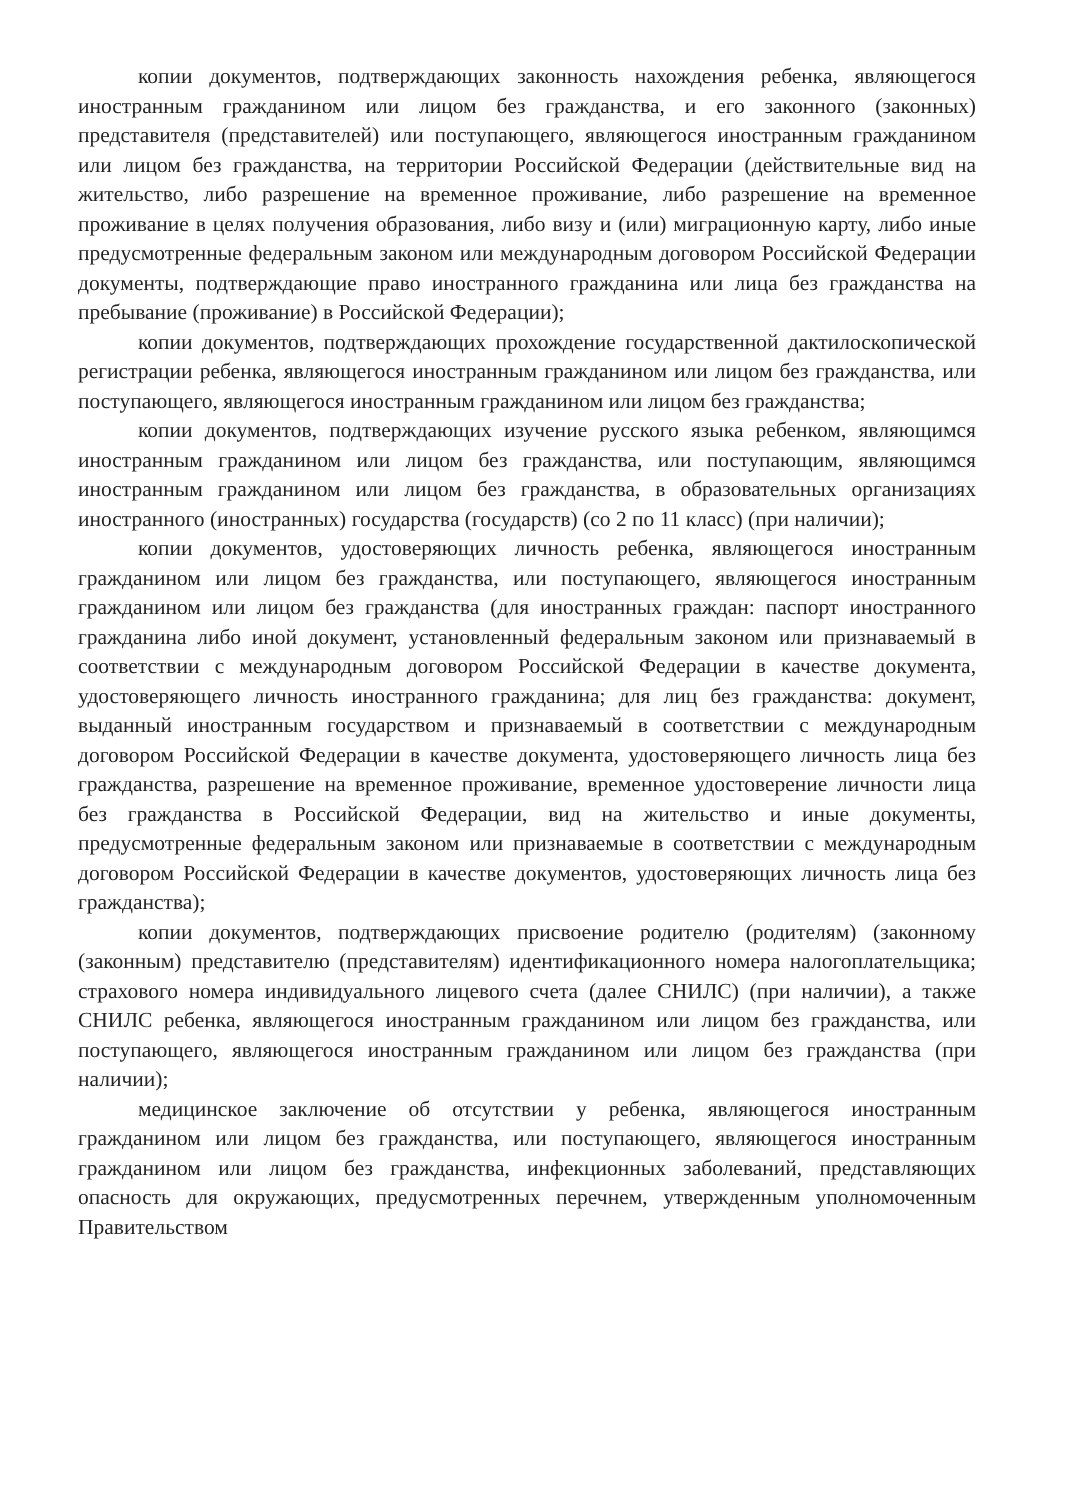копии документов, подтверждающих законность нахождения ребенка, являющегося иностранным гражданином или лицом без гражданства, и его законного (законных) представителя (представителей) или поступающего, являющегося иностранным гражданином или лицом без гражданства, на территории Российской Федерации (действительные вид на жительство, либо разрешение на временное проживание, либо разрешение на временное проживание в целях получения образования, либо визу и (или) миграционную карту, либо иные предусмотренные федеральным законом или международным договором Российской Федерации документы, подтверждающие право иностранного гражданина или лица без гражданства на пребывание (проживание) в Российской Федерации);
копии документов, подтверждающих прохождение государственной дактилоскопической регистрации ребенка, являющегося иностранным гражданином или лицом без гражданства, или поступающего, являющегося иностранным гражданином или лицом без гражданства;
копии документов, подтверждающих изучение русского языка ребенком, являющимся иностранным гражданином или лицом без гражданства, или поступающим, являющимся иностранным гражданином или лицом без гражданства, в образовательных организациях иностранного (иностранных) государства (государств) (со 2 по 11 класс) (при наличии);
копии документов, удостоверяющих личность ребенка, являющегося иностранным гражданином или лицом без гражданства, или поступающего, являющегося иностранным гражданином или лицом без гражданства (для иностранных граждан: паспорт иностранного гражданина либо иной документ, установленный федеральным законом или признаваемый в соответствии с международным договором Российской Федерации в качестве документа, удостоверяющего личность иностранного гражданина; для лиц без гражданства: документ, выданный иностранным государством и признаваемый в соответствии с международным договором Российской Федерации в качестве документа, удостоверяющего личность лица без гражданства, разрешение на временное проживание, временное удостоверение личности лица без гражданства в Российской Федерации, вид на жительство и иные документы, предусмотренные федеральным законом или признаваемые в соответствии с международным договором Российской Федерации в качестве документов, удостоверяющих личность лица без гражданства);
копии документов, подтверждающих присвоение родителю (родителям) (законному (законным) представителю (представителям) идентификационного номера налогоплательщика; страхового номера индивидуального лицевого счета (далее СНИЛС) (при наличии), а также СНИЛС ребенка, являющегося иностранным гражданином или лицом без гражданства, или поступающего, являющегося иностранным гражданином или лицом без гражданства (при наличии);
медицинское заключение об отсутствии у ребенка, являющегося иностранным гражданином или лицом без гражданства, или поступающего, являющегося иностранным гражданином или лицом без гражданства, инфекционных заболеваний, представляющих опасность для окружающих, предусмотренных перечнем, утвержденным уполномоченным Правительством